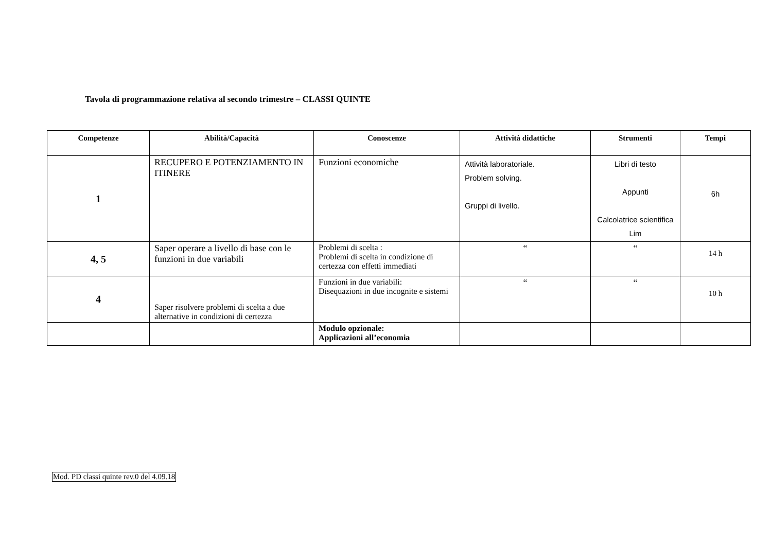Tavola di programmazione relativa al secondo trimestre – CLASSI QUINTE
| Competenze | Abilità/Capacità | Conoscenze | Attività didattiche | Strumenti | Tempi |
| --- | --- | --- | --- | --- | --- |
| 1 | RECUPERO E POTENZIAMENTO IN ITINERE | Funzioni economiche | Attività laboratoriale. Problem solving. Gruppi di livello. | Libri di testo Appunti Calcolatrice scientifica Lim | 6h |
| 4, 5 | Saper operare a livello di base con le funzioni in due variabili | Problemi di scelta : Problemi di scelta in condizione di certezza con effetti immediati | “ | “ | 14 h |
| 4 | Saper risolvere problemi di scelta a due alternative in condizioni di certezza | Funzioni in due variabili: Disequazioni in due incognite e sistemi | “ | “ | 10 h |
| | | Modulo opzionale: Applicazioni all’economia | | | |
Mod. PD classi quinte rev.0 del 4.09.18